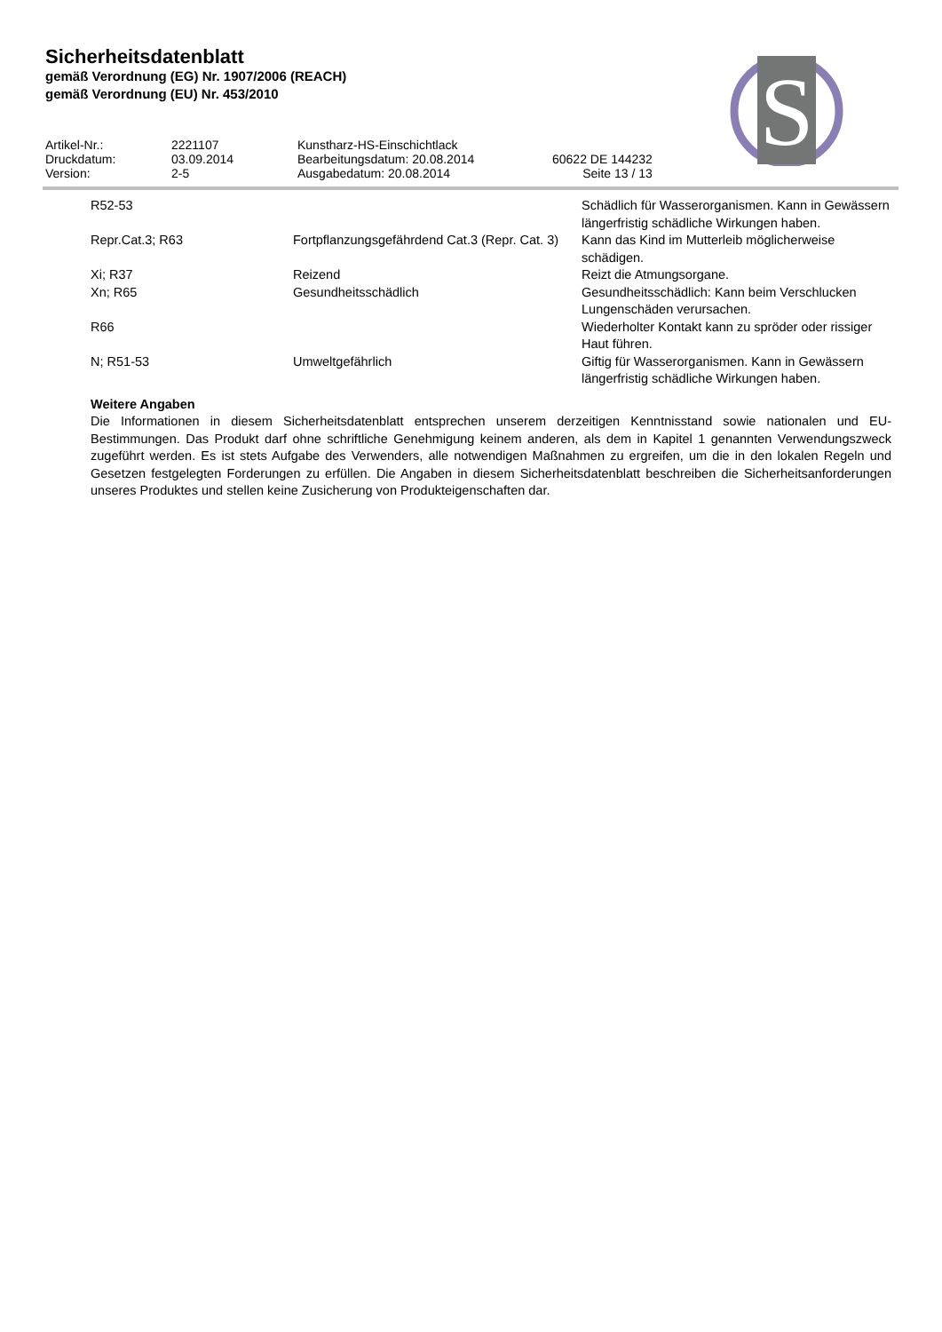Sicherheitsdatenblatt
gemäß Verordnung (EG) Nr. 1907/2006 (REACH)
gemäß Verordnung (EU) Nr. 453/2010
S
| Artikel-Nr.: | 2221107 | Kunstharz-HS-Einschichtlack | |
| Druckdatum: | 03.09.2014 | Bearbeitungsdatum: 20.08.2014 | 60622 DE 144232 |
| Version: | 2-5 | Ausgabedatum: 20.08.2014 | Seite 13 / 13 |
| R52-53 | | Schädlich für Wasserorganismen. Kann in Gewässern längerfristig schädliche Wirkungen haben. |
| Repr.Cat.3; R63 | Fortpflanzungsgefährdend Cat.3 (Repr. Cat. 3) | Kann das Kind im Mutterleib möglicherweise schädigen. |
| Xi; R37 | Reizend | Reizt die Atmungsorgane. |
| Xn; R65 | Gesundheitsschädlich | Gesundheitsschädlich: Kann beim Verschlucken Lungenschäden verursachen. |
| R66 | | Wiederholter Kontakt kann zu spröder oder rissiger Haut führen. |
| N; R51-53 | Umweltgefährlich | Giftig für Wasserorganismen. Kann in Gewässern längerfristig schädliche Wirkungen haben. |
Weitere Angaben
Die Informationen in diesem Sicherheitsdatenblatt entsprechen unserem derzeitigen Kenntnisstand sowie nationalen und EU-Bestimmungen. Das Produkt darf ohne schriftliche Genehmigung keinem anderen, als dem in Kapitel 1 genannten Verwendungszweck zugeführt werden. Es ist stets Aufgabe des Verwenders, alle notwendigen Maßnahmen zu ergreifen, um die in den lokalen Regeln und Gesetzen festgelegten Forderungen zu erfüllen. Die Angaben in diesem Sicherheitsdatenblatt beschreiben die Sicherheitsanforderungen unseres Produktes und stellen keine Zusicherung von Produkteigenschaften dar.